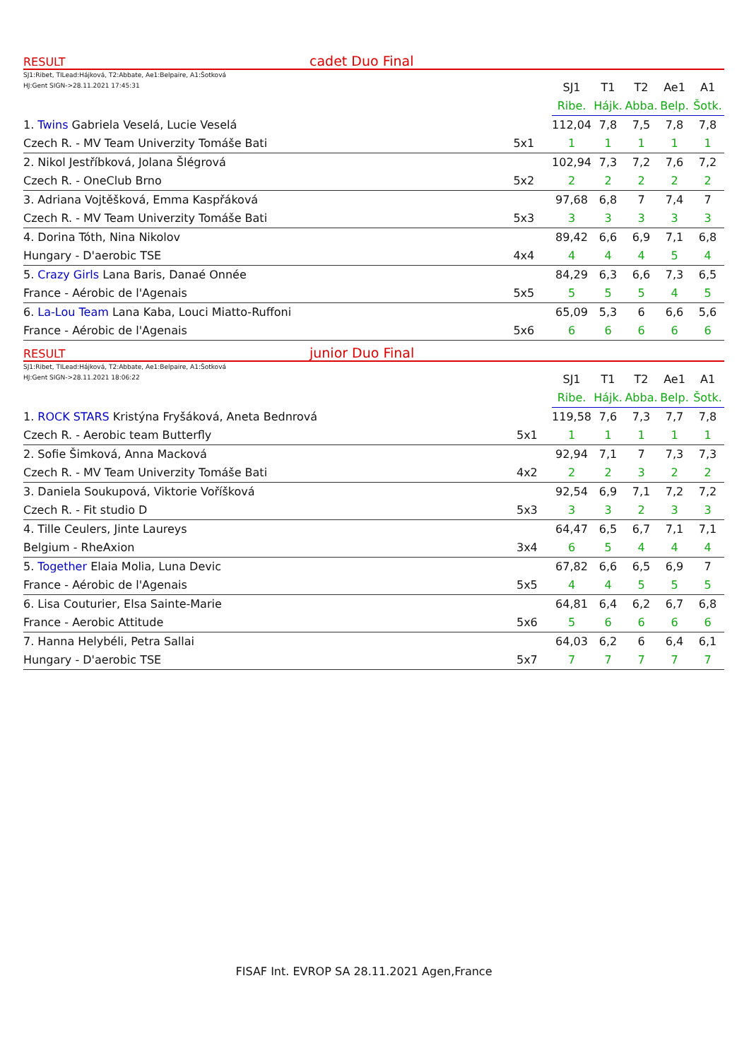RESULT cadet Duo Final
SJ1:Ribet, TILead:Hájková, T2:Abbate, Ae1:Belpaire, A1:Šotková
HJ:Gent SIGN->28.11.2021 17:45:31
| | | SJ1 | T1 | T2 | Ae1 | A1 |
| | | Ribe. | Hájk. | Abba. | Belp. | Šotk. |
| 1. Twins Gabriela Veselá, Lucie Veselá | | 112,04 | 7,8 | 7,5 | 7,8 | 7,8 |
| Czech R. - MV Team Univerzity Tomáše Bati | 5x1 | 1 | 1 | 1 | 1 | 1 |
| 2. Nikol Jestříbková, Jolana Šlégrová | | 102,94 | 7,3 | 7,2 | 7,6 | 7,2 |
| Czech R. - OneClub Brno | 5x2 | 2 | 2 | 2 | 2 | 2 |
| 3. Adriana Vojtěšková, Emma Kaspřáková | | 97,68 | 6,8 | 7 | 7,4 | 7 |
| Czech R. - MV Team Univerzity Tomáše Bati | 5x3 | 3 | 3 | 3 | 3 | 3 |
| 4. Dorina Tóth, Nina Nikolov | | 89,42 | 6,6 | 6,9 | 7,1 | 6,8 |
| Hungary - D'aerobic TSE | 4x4 | 4 | 4 | 4 | 5 | 4 |
| 5. Crazy Girls Lana Baris, Danaé Onnée | | 84,29 | 6,3 | 6,6 | 7,3 | 6,5 |
| France - Aérobic de l'Agenais | 5x5 | 5 | 5 | 5 | 4 | 5 |
| 6. La-Lou Team Lana Kaba, Louci Miatto-Ruffoni | | 65,09 | 5,3 | 6 | 6,6 | 5,6 |
| France - Aérobic de l'Agenais | 5x6 | 6 | 6 | 6 | 6 | 6 |
RESULT junior Duo Final
SJ1:Ribet, TILead:Hájková, T2:Abbate, Ae1:Belpaire, A1:Šotková
HJ:Gent SIGN->28.11.2021 18:06:22
| | | SJ1 | T1 | T2 | Ae1 | A1 |
| | | Ribe. | Hájk. | Abba. | Belp. | Šotk. |
| 1. ROCK STARS Kristýna Fryšáková, Aneta Bednrová | | 119,58 | 7,6 | 7,3 | 7,7 | 7,8 |
| Czech R. - Aerobic team Butterfly | 5x1 | 1 | 1 | 1 | 1 | 1 |
| 2. Sofie Šimková, Anna Macková | | 92,94 | 7,1 | 7 | 7,3 | 7,3 |
| Czech R. - MV Team Univerzity Tomáše Bati | 4x2 | 2 | 2 | 3 | 2 | 2 |
| 3. Daniela Soukupová, Viktorie Voříšková | | 92,54 | 6,9 | 7,1 | 7,2 | 7,2 |
| Czech R. - Fit studio D | 5x3 | 3 | 3 | 2 | 3 | 3 |
| 4. Tille Ceulers, Jinte Laureys | | 64,47 | 6,5 | 6,7 | 7,1 | 7,1 |
| Belgium - RheAxion | 3x4 | 6 | 5 | 4 | 4 | 4 |
| 5. Together Elaia Molia, Luna Devic | | 67,82 | 6,6 | 6,5 | 6,9 | 7 |
| France - Aérobic de l'Agenais | 5x5 | 4 | 4 | 5 | 5 | 5 |
| 6. Lisa Couturier, Elsa Sainte-Marie | | 64,81 | 6,4 | 6,2 | 6,7 | 6,8 |
| France - Aerobic Attitude | 5x6 | 5 | 6 | 6 | 6 | 6 |
| 7. Hanna Helybéli, Petra Sallai | | 64,03 | 6,2 | 6 | 6,4 | 6,1 |
| Hungary - D'aerobic TSE | 5x7 | 7 | 7 | 7 | 7 | 7 |
FISAF Int. EVROP SA 28.11.2021 Agen,France